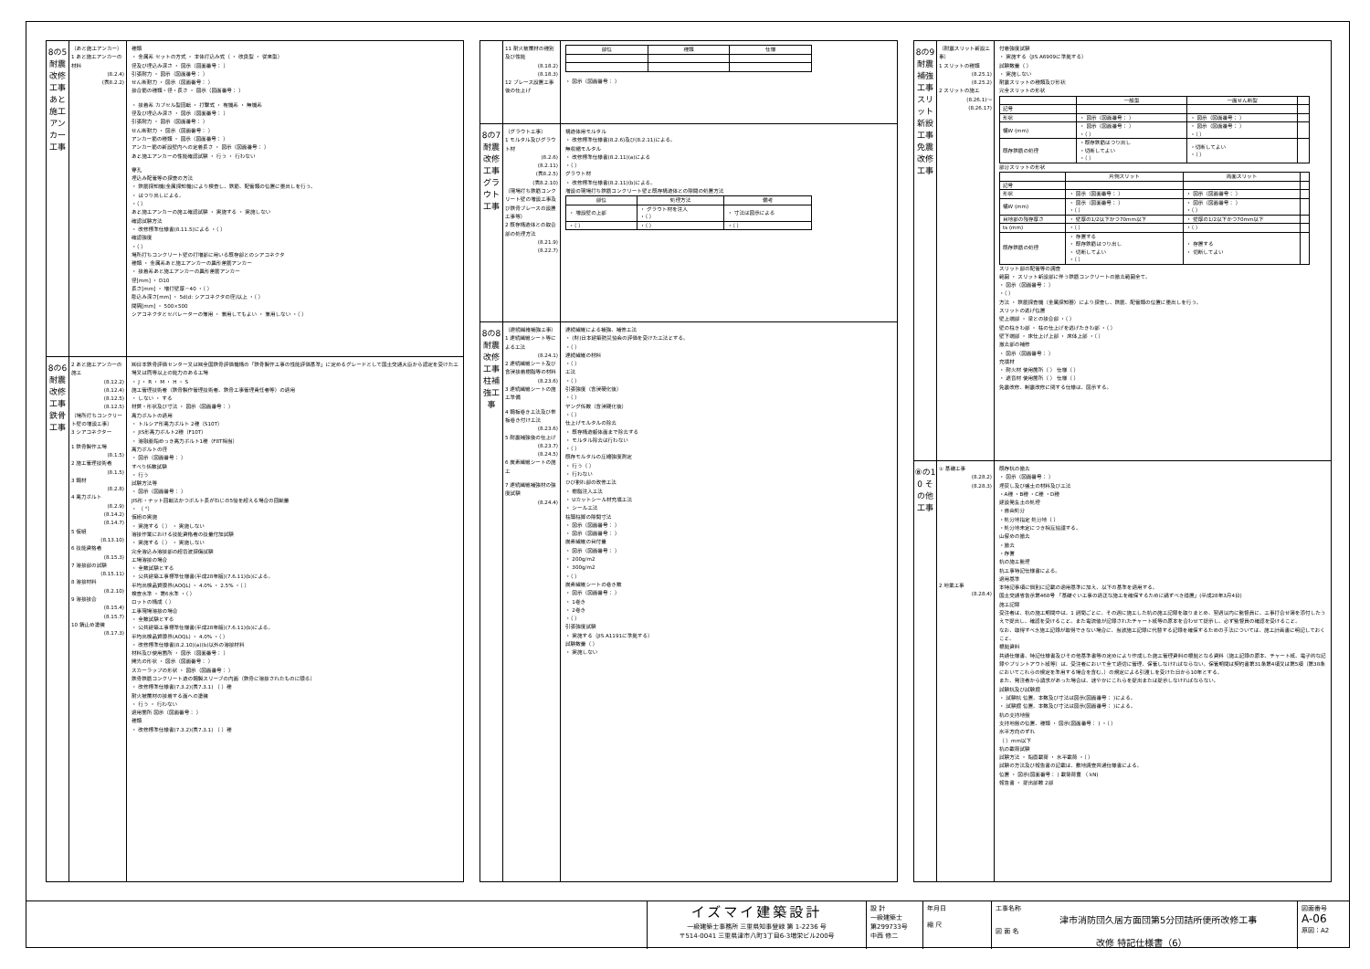8の5 耐震改修工事 あと施工アンカー工事
（あと施工アンカー）
1 あと施工アンカーの材料
(8.2.4)
(表8.2.2)
種類
・ 金属系 セットの方式 ・ 本体打込み式（ ・ 改良型 ・ 従来型）
径及び埋込み深さ ・ 図示（図面番号： ）
引張耐力 ・ 図示（図面番号： ）
せん断耐力 ・ 図示（図面番号： ）
接合筋の種類・径・長さ ・ 図示（図面番号： ）
・ 接着系 カプセル型回転 ・ 打撃式 ・ 有機系 ・ 無機系
径及び埋込み深さ ・ 図示（図面番号： ）
引張耐力 ・ 図示（図面番号： ）
せん断耐力 ・ 図示（図面番号： ）
アンカー筋の種類 ・ 図示（図面番号： ）
アンカー筋の新設壁内への定着長さ ・ 図示（図面番号： ）
あと施工アンカーの性能確認試験 ・ 行う ・ 行わない
穿孔
埋込み配管等の探査の方法
・ 鉄筋探知機(金属探知機)により検査し、鉄筋、配管類の位置に墨出しを行う。
・ はつり出しによる。
・（ ）
あと施工アンカーの施工確認試験 ・ 実施する ・ 実施しない
確認試験方法
・ 改修標準仕様書(8.11.5)による ・（ ）
確認強度
・（ ）
場所打ちコンクリート壁の打増部に用いる既存部とのシアコネクタ
種類 ・ 金属系あと施工アンカーの異形差筋アンカー
・ 接着系あと施工アンカーの異形差筋アンカー
径[mm] ・ D10
長さ[mm] ・ 増打壁厚－40 ・（ ）
彫込み深さ[mm] ・ 5d(d: シアコネクタの径)以上 ・（ ）
間隔[mm] ・ 500×500
シアコネクタとセパレーターの兼用 ・ 兼用してもよい ・ 兼用しない ・（ ）
8の6 耐震改修工事 鉄骨工事
2 あと施工アンカーの施工
(8.12.2)
(8.12.4)
(8.12.5)
(8.12.5)
（場所打ちコンクリート壁の増設工事）
3 シアコネクター
1 鉄骨製作工場
(8.1.5)
2 施工管理技術者
(8.1.5)
3 鋼材
(8.2.8)
4 高力ボルト
(8.2.9)
(8.14.2)
(8.14.7)
5 仮組
(8.13.10)
6 技能資格者
(8.15.3)
7 溶接部の試験
(8.15.11)
8 溶接材料
(8.2.10)
9 溶接接合
(8.15.4)
(8.15.7)
10 錆止め塗装
(8.17.3)
㈱日本鉄骨評価センター又は㈱全国鉄骨評価機構の「鉄骨製作工事の性能評価基準」に定めるグレードとして国土交通大臣から認定を受けた工場又は同等以上の能力のある工場
・ J ・ R ・ M ・ H ・ S
施工管理技術者（鉄骨製作管理技術者、鉄骨工事管理責任者等）の適用
・ しない ・ する
材質・形状及び寸法 ・ 図示（図面番号： ）
高力ボルトの適用
・ トルシア形高力ボルト 2種（S10T）
・ JIS形高力ボルト2種（F10T）
・ 溶融亜鉛めっき高力ボルト1種（F8T相当）
高力ボルトの径
・ 図示（図面番号： ）
すべり係数試験
・ 行う
試験方法等
・ 図示（図面番号： ）
JIS形・ナット回転法かつボルト長がねじの5倍を超える場合の回転量
・ （ °）
仮組の実施
・ 実施する（ ） ・ 実施しない
溶接作業における技能資格者の技量付加試験
・ 実施する（ ） ・ 実施しない
完全溶込み溶接部の超音波探傷試験
工場溶接の場合
・ 全数試験とする
・ 公共建築工事標準仕様書(平成28年版)(7.6.11)(b)による。
平均出検品質限界(AOQL) ・ 4.0% ・ 2.5% ・（ ）
検査水準 ・ 第6水準 ・（ ）
ロットの構成（ ）
工事現場溶接の場合
・ 全数試験とする
・ 公共建築工事標準仕様書(平成28年版)(7.6.11)(b)による。
平均出検品質限界(AOQL) ・ 4.0% ・（ ）
・ 改修標準仕様書(8.2.10)(a)(b)以外の溶接材料
材料及び使用箇所 ・ 図示（図面番号： ）
開先の形状 ・ 図示（図面番号： ）
スカーラップの形状 ・ 図示（図面番号： ）
鉄骨鉄筋コンクリート造の鋼製スリーブの内面（鉄骨に溶接されたものに限る）
・ 改修標準仕様書(7.3.2)(表7.3.1) （ ）種
耐火被覆材の接着する面への塗装
・ 行う ・ 行わない
適用箇所 図示（図面番号： ）
種類
・ 改修標準仕様書(7.3.2)(表7.3.1) （ ）種
11 耐火被覆材の種別及び性能
(8.18.2)
(8.18.3)
12 ブレース設置工事後の仕上げ
| 部位 | 種類 | 仕様 |
| --- | --- | --- |
・ 図示（図面番号： ）
8の7 耐震改修工事 グラウト工事
（グラウト工事）
1 モルタル及びグラウト材
(8.2.6)
(8.2.11)
(表8.2.5)
(表8.2.10)
（現場打ち鉄筋コンクリート壁の増設工事及び鉄骨ブレースの設置工事等）
2 既存構造体との取合部の処理方法
(8.21.9)
(8.22.7)
構造体用モルタル
・ 改修標準仕様書(8.2.6)及び(8.2.11)による。
無収縮モルタル
・ 改修標準仕様書(8.2.11)(a)による
・（ ）
グラウト材
・ 改修標準仕様書(8.2.11)(b)による。
増設の現場打ち鉄筋コンクリート壁と既存構造体との隙間の処置方法
| 部位 | 処理方法 | 備考 |
| --- | --- | --- |
| ・ 増設壁の上部 | ・ グラウト材を注入 ・（ ） | ・ 寸法は図示による |
| ・（ ） | ・（ ） | ・（ ） |
8の8 耐震改修工事 柱補強工事
（連続繊維補強工事）
1 連続繊維シート等による工法
(8.24.1)
2 連続繊維シート及び含浸接着樹脂等の材料
(8.23.6)
3 連続繊維シートの施工準備
4 鋼板巻き工法及び帯板巻き付け工法
(8.23.6)
5 耐震補強後の仕上げ
(8.23.7)
(8.24.5)
6 炭素繊維シートの施工
7 連続繊維補強材の強度試験
(8.24.4)
連続繊維による補強、補修工法
・ (財)日本建築防災協会の評価を受けた工法とする。
・（ ）
連続繊維の材料
・（ ）
工法
・（ ）
引張強度（含浸硬化後）
・（ ）
ヤング係数（含浸硬化後）
・（ ）
仕上げモルタルの除去
・ 既存構造躯体面まで除去する
・ モルタル除去は行わない
・（ ）
既存モルタルの圧縮強度測定
・ 行う（ ）
・ 行わない
ひび割れ部の改修工法
・ 樹脂注入工法
・ Uカットシール材充填工法
・ シール工法
柱頭柱脚の隙間寸法
・ 図示（図面番号： ）
・ 図示（図面番号： ）
炭素繊維の目付量
・ 図示（図面番号： ）
・ 200g/m2
・ 300g/m2
・（ ）
炭素繊維シートの巻き数
・ 図示（図面番号： ）
・ 1巻き
・ 2巻き
・（ ）
引張強度試験
・ 実施する（JIS A1191に準拠する）
試験数量（ ）
・ 実施しない
8の9 耐震補強工事 スリット新設工事 免震改修工事
（耐震スリット新設工事）
1 スリットの種類
(8.25.1)
(8.25.2)
2 スリットの施工
(8.26.1)～
(8.26.17)
付着強度試験
・ 実施する（JIS A6909に準拠する）
試験数量（ ）
・ 実施しない
耐震スリットの種類及び形状
完全スリットの形状
| | 一般型 | 一面せん断型 | |
| --- | --- | --- | --- |
| 記号 | | | |
| 形状 | ・ 図示（図面番号： ） | ・ 図示（図面番号： ） | |
| 幅W (mm) | ・ 図示（図面番号： ） ・（ ） | ・ 図示（図面番号： ） ・（ ） | |
| 既存鉄筋の処理 | ・既存鉄筋はつり出し ・切断してよい ・（ ） | ・切断してよい ・（ ） | |
部分スリットの形状
| | 片側スリット | 両面スリット | |
| --- | --- | --- | --- |
| 記号 | | | |
| 形状 | ・ 図示（図面番号： ） | ・ 図示（図面番号： ） | |
| 幅W (mm) | ・ 図示（図面番号： ） ・（ ） | ・ 図示（図面番号： ） ・（ ） | |
| 目地部の残存厚さ | ・ 壁厚の1/2以下かつ70mm以下 | ・ 壁厚の1/2以下かつ70mm以下 | |
| ts (mm) | ・（ ） | ・（ ） | |
| 既存鉄筋の処理 | ・ 存置する ・ 既存鉄筋はつり出し ・ 切断してよい ・（ ） | ・ 存置する ・ 切断してよい | |
スリット部の配管等の調査
範囲 ・ スリット新設部に伴う鉄筋コンクリートの撤去範囲全て。
・ 図示（図面番号： ）
・（ ）
方法 ・ 鉄筋探査機（金属探知器）により探査し、鉄筋、配管類の位置に墨出しを行う。
スリットの逃げ位置
壁上端部 ・ 梁との接合部 ・（ ）
壁の柱きわ部 ・ 柱の仕上げを逃げたきわ部 ・（ ）
壁下端部 ・ 床仕上げ上部 ・ 床体上部 ・（ ）
撤去部の補修
・ 図示（図面番号： ）
充填材
・ 耐火材 使用箇所（ ） 仕様（ ）
・ 遮音材 使用箇所（ ） 仕様（ ）
免震改修、制震改修に関する仕様は、図示する。
⑧の10 その他工事
① 基礎工事
(8.28.2)
(8.28.3)
2 地業工事
(8.28.4)
既存杭の撤去
・ 図示（図面番号： ）
埋戻し及び盛土の材料及び工法
・A種 ・B種 ・C種 ・D種
建設発生土の処理
・自由処分
・処分地指定 処分地（ ）
・処分地未定につき相互協議する。
山留めの撤去
・撤去
・存置
杭の施工監理
杭工事特記仕様書による。
適用基準
本特記事項に個別に記載の適用基準に加え、以下の基準を適用する。
国土交通省告示第468号 「基礎ぐい工事の適正な施工を確保するために講ずべき措置」(平成28年3月4日)
施工記録
受注者は、杭の施工期間中は、1 週間ごとに、その週に施工した杭の施工記録を取りまとめ、翌週以内に監督員に、工事打合せ簿を添付したうえで提出し、確認を受けること。また電流値が記録されたチャート紙等の原本を合わせて提示し、必ず監督員の確認を受けること。
なお、取得すべき施工記録が取得できない場合に、当該施工記録に代替する記録を確保するための手法については、施工計画書に明記しておくこと。
根拠資料
共通仕様書、特記仕様書及びその他基準書等の定めにより作成した施工管理資料の根拠となる資料（施工記録の原本、チャート紙、電子的な記録やプリントアウト紙等）は、受注者において全て適切に管理、保管しなければならない。保管期間は契約書第31条第4項又は第5項（第38条においてこれらの規定を準用する場合を含む。）の規定による引渡しを受けた日から10年とする。
また、発注者から請求があった場合は、速やかにこれらを提出または提示しなければならない。
試験杭及び試験掘
・ 試験杭 位置、本数及び寸法は図示(図面番号： )による。
・ 試験掘 位置、本数及び寸法は図示(図面番号： )による。
杭の支持地盤
支持地盤の位置、種類 ・ 図示(図面番号： ) ・（ ）
水平方向のずれ
（ ）mm以下
杭の載荷試験
試験方法 ・ 鉛直載荷 ・ 水平載荷 ・（ ）
試験の方法及び報告書の記載は、敷地調査共通仕様書による。
位置 ・ 図示(図面番号： ) 載荷荷重 （ kN)
報告書 ・ 提出部数 2部
イズマイ建築設計
一級建築士事務所 三重県知事登録 第 1-2236 号
〒514-0041 三重県津市八町3丁目6-3増栄ビル200号
設 計
一級建築士
第299733号
中西 修二
年月日
縮 尺
工事名称
津市消防団久居方面団第5分団詰所便所改修工事
図 面 名
改修 特記仕様書（6）
図面番号
A-06
原図：A2